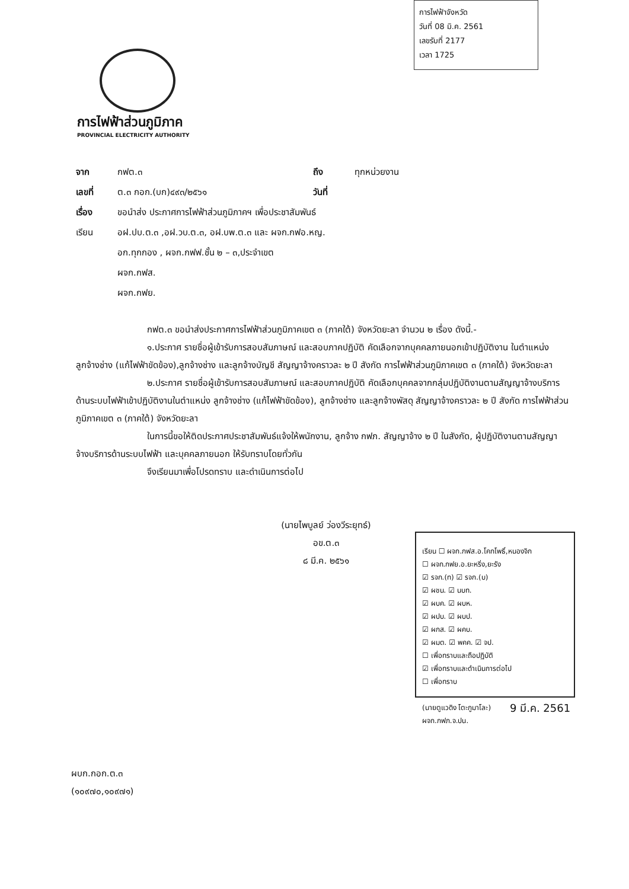การไฟฟ้าจังหวัด
วันที่ 08 มิ.ค. 2561
เลขรับที่ 2177
เวลา 1725
การไฟฟ้าส่วนภูมิภาค
PROVINCIAL ELECTRICITY AUTHORITY
จาก กฟต.๓ ถึง ทุกหน่วยงาน
เลขที่ ต.๓ กอก.(บก)๔๙๓/๒๕๖๑ วันที่
เรื่อง ขอนำส่ง ประกาศการไฟฟ้าส่วนภูมิภาคฯ เพื่อประชาสัมพันธ์
เรียน อฝ.ปบ.ต.๓ ,อฝ.วบ.ต.๓, อฝ.บพ.ต.๓ และ ผจก.กฟอ.หญ.
อก.ทุกกอง , ผจก.กฟฟ.ชั้น ๒ – ๓,ประจำเขต
ผจก.กฟส.
ผจก.กฟย.
กฟต.๓ ขอนำส่งประกาศการไฟฟ้าส่วนภูมิภาคเขต ๓ (ภาคใต้) จังหวัดยะลา จำนวน ๒ เรื่อง ดังนี้.-
๑.ประกาศ รายชื่อผู้เข้ารับการสอบสัมภาษณ์ และสอบภาคปฏิบัติ คัดเลือกจากบุคคลภายนอกเข้าปฏิบัติงาน ในตำแหน่ง ลูกจ้างช่าง (แก้ไฟฟ้าขัดข้อง),ลูกจ้างช่าง และลูกจ้างบัญชี สัญญาจ้างคราวละ ๒ ปี สังกัด การไฟฟ้าส่วนภูมิภาคเขต ๓ (ภาคใต้) จังหวัดยะลา
๒.ประกาศ รายชื่อผู้เข้ารับการสอบสัมภาษณ์ และสอบภาคปฏิบัติ คัดเลือกบุคคลจากกลุ่มปฏิบัติงานตามสัญญาจ้างบริการด้านระบบไฟฟ้าเข้าปฏิบัติงานในตำแหน่ง ลูกจ้างช่าง (แก้ไฟฟ้าขัดข้อง), ลูกจ้างช่าง และลูกจ้างพัสดุ สัญญาจ้างคราวละ ๒ ปี สังกัด การไฟฟ้าส่วนภูมิภาคเขต ๓ (ภาคใต้) จังหวัดยะลา
ในการนี้ขอให้ติดประกาศประชาสัมพันธ์แจ้งให้พนักงาน, ลูกจ้าง กฟภ. สัญญาจ้าง ๒ ปี ในสังกัด, ผู้ปฏิบัติงานตามสัญญาจ้างบริการด้านระบบไฟฟ้า และบุคคลภายนอก ให้รับทราบโดยทั่วกัน
จึงเรียนมาเพื่อโปรดทราบ และดำเนินการต่อไป
(นายไพบูลย์ ว่องวีระยุทธ์)
อข.ต.๓
๘ มี.ค. ๒๕๖๑
เรียน ☐ ผจก.กฟส.อ.โคกโพธิ์,หนองจิก
☐ ผจก.กฟย.อ.ยะหริ่ง,ยะรัง
☑ รจก.(ท) ☑ รจก.(บ)
☑ ผชน. ☑ นบท.
☑ ผบค. ☑ ผบห.
☑ ผปบ. ☑ ผบป.
☑ ผกส. ☑ ผคบ.
☑ ผมต. ☑ พคค. ☑ จป.
☐ เพื่อทราบและถือปฏิบัติ
☑ เพื่อทราบและดำเนินการต่อไป
☐ เพื่อทราบ
(นายตูแวดิง โตะกูมาโละ)
ผจก.กฟภ.จ.ปน.
9 มี.ค. 2561
ผบก.กอก.ต.๓
(๑๐๙๗๐,๑๐๙๗๑)